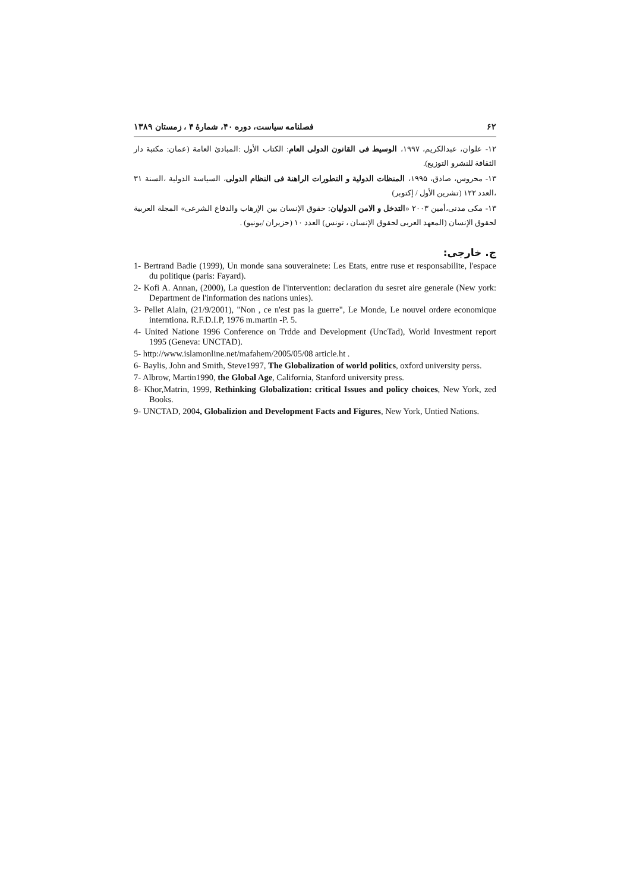۶۲ فصلنامه سیاست، دوره ۴۰، شمارۀ ۴ ، زمستان ۱۳۸۹
۱۲- علوان، عبدالکریم، ۱۹۹۷، الوسیط فی القانون الدولی العام: الکتاب الأول :المبادئ العامة (عمان: مکتبة دار الثقافة للنشرو التوزیع).
۱۳- محروس، صادق، ۱۹۹۵، المنظات الدولیة و التطورات الراهنة فی النظام الدولی، السیاسة الدولیة ،السنة ۳۱ ،العدد ۱۲۲ (تشرین الأول / إکتوبر)
۱۳- مکی مدنی،أمین ۲۰۰۳ «التدخل و الامن الدولیان: حقوق الإنسان بین الإرهاب والدفاع الشرعی» المجلة العربیة لحقوق الإنسان (المعهد العربی لحقوق الإنسان ، تونس) العدد ۱۰ (حزیران /یونیو) .
ج. خارجی:
1- Bertrand Badie (1999), Un monde sana souverainete: Les Etats, entre ruse et responsabilite, l'espace du politique (paris: Fayard).
2- Kofi A. Annan, (2000), La question de l'intervention: declaration du sesret aire generale (New york: Department de l'information des nations unies).
3- Pellet Alain, (21/9/2001), "Non , ce n'est pas la guerre", Le Monde, Le nouvel ordere economique interntiona. R.F.D.I.P, 1976 m.martin -P. 5.
4- United Natione 1996 Conference on Trdde and Development (UncTad), World Investment report 1995 (Geneva: UNCTAD).
5- http://www.islamonline.net/mafahem/2005/05/08 article.ht .
6- Baylis, John and Smith, Steve1997, The Globalization of world politics, oxford university perss.
7- Albrow, Martin1990, the Global Age, California, Stanford university press.
8- Khor,Matrin, 1999, Rethinking Globalization: critical Issues and policy choices, New York, zed Books.
9- UNCTAD, 2004, Globalizion and Development Facts and Figures, New York, Untied Nations.